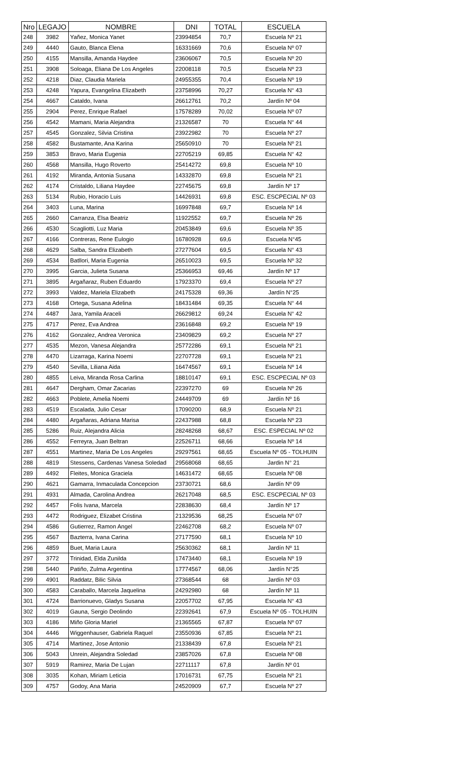| Nro | LEGAJO | NOMBRE | DNI | TOTAL | ESCUELA |
| --- | --- | --- | --- | --- | --- |
| 248 | 3982 | Yañez, Monica Yanet | 23994854 | 70,7 | Escuela Nº 21 |
| 249 | 4440 | Gauto, Blanca Elena | 16331669 | 70,6 | Escuela Nº 07 |
| 250 | 4155 | Mansilla, Amanda Haydee | 23606067 | 70,5 | Escuela Nº 20 |
| 251 | 3908 | Soloaga, Eliana De Los Angeles | 22008118 | 70,5 | Escuela Nº 23 |
| 252 | 4218 | Diaz, Claudia Mariela | 24955355 | 70,4 | Escuela Nº 19 |
| 253 | 4248 | Yapura, Evangelina Elizabeth | 23758996 | 70,27 | Escuela N° 43 |
| 254 | 4667 | Cataldo, Ivana | 26612761 | 70,2 | Jardín Nº 04 |
| 255 | 2904 | Perez, Enrique Rafael | 17578289 | 70,02 | Escuela Nº 07 |
| 256 | 4542 | Mamani, Maria Alejandra | 21326587 | 70 | Escuela N° 44 |
| 257 | 4545 | Gonzalez, Silvia Cristina | 23922982 | 70 | Escuela Nº 27 |
| 258 | 4582 | Bustamante, Ana Karina | 25650910 | 70 | Escuela Nº 21 |
| 259 | 3853 | Bravo, Maria Eugenia | 22705219 | 69,85 | Escuela N° 42 |
| 260 | 4568 | Mansilla, Hugo Roverto | 25414272 | 69,8 | Escuela Nº 10 |
| 261 | 4192 | Miranda, Antonia Susana | 14332870 | 69,8 | Escuela Nº 21 |
| 262 | 4174 | Cristaldo, Liliana Haydee | 22745675 | 69,8 | Jardín Nº 17 |
| 263 | 5134 | Rubio, Horacio Luis | 14426931 | 69,8 | ESC. ESCPECIAL Nº 03 |
| 264 | 3403 | Luna, Marina | 16997848 | 69,7 | Escuela Nº 14 |
| 265 | 2660 | Carranza, Elsa Beatriz | 11922552 | 69,7 | Escuela Nº 26 |
| 266 | 4530 | Scagliotti, Luz Maria | 20453849 | 69,6 | Escuela Nº 35 |
| 267 | 4166 | Contreras, Rene Eulogio | 16780928 | 69,6 | Escuela N°45 |
| 268 | 4629 | Salba, Sandra Elizabeth | 27277604 | 69,5 | Escuela N° 43 |
| 269 | 4534 | Batllori, Maria Eugenia | 26510023 | 69,5 | Escuela Nº 32 |
| 270 | 3995 | Garcia, Julieta Susana | 25366953 | 69,46 | Jardín Nº 17 |
| 271 | 3895 | Argañaraz, Ruben Eduardo | 17923370 | 69,4 | Escuela Nº 27 |
| 272 | 3993 | Valdez, Mariela Elizabeth | 24175328 | 69,36 | Jardín N°25 |
| 273 | 4168 | Ortega, Susana Adelina | 18431484 | 69,35 | Escuela N° 44 |
| 274 | 4487 | Jara, Yamila Araceli | 26629812 | 69,24 | Escuela N° 42 |
| 275 | 4717 | Perez, Eva Andrea | 23616848 | 69,2 | Escuela Nº 19 |
| 276 | 4162 | Gonzalez, Andrea Veronica | 23409829 | 69,2 | Escuela Nº 27 |
| 277 | 4535 | Mezon, Vanesa Alejandra | 25772286 | 69,1 | Escuela Nº 21 |
| 278 | 4470 | Lizarraga, Karina Noemi | 22707728 | 69,1 | Escuela Nº 21 |
| 279 | 4540 | Sevilla, Liliana Aida | 16474567 | 69,1 | Escuela Nº 14 |
| 280 | 4855 | Leiva, Miranda Rosa Carlina | 18810147 | 69,1 | ESC. ESCPECIAL Nº 03 |
| 281 | 4647 | Dergham, Omar Zacarias | 22397270 | 69 | Escuela Nº 26 |
| 282 | 4663 | Poblete, Amelia Noemi | 24449709 | 69 | Jardín Nº 16 |
| 283 | 4519 | Escalada, Julio Cesar | 17090200 | 68,9 | Escuela Nº 21 |
| 284 | 4480 | Argañaras, Adriana Marisa | 22437988 | 68,8 | Escuela Nº 23 |
| 285 | 5286 | Ruiz, Alejandra Alicia | 28248268 | 68,67 | ESC. ESPECIAL Nº 02 |
| 286 | 4552 | Ferreyra, Juan Beltran | 22526711 | 68,66 | Escuela Nº 14 |
| 287 | 4551 | Martinez, Maria De Los Angeles | 29297561 | 68,65 | Escuela Nº 05 - TOLHUIN |
| 288 | 4819 | Stessens, Cardenas Vanesa Soledad | 29568068 | 68,65 | Jardin N° 21 |
| 289 | 4492 | Fleites, Monica Graciela | 14631472 | 68,65 | Escuela Nº 08 |
| 290 | 4621 | Gamarra, Inmaculada Concepcion | 23730721 | 68,6 | Jardín Nº 09 |
| 291 | 4931 | Almada, Carolina Andrea | 26217048 | 68,5 | ESC. ESCPECIAL Nº 03 |
| 292 | 4457 | Folis Ivana, Marcela | 22838630 | 68,4 | Jardín Nº 17 |
| 293 | 4472 | Rodriguez, Elizabet Cristina | 21329536 | 68,25 | Escuela Nº 07 |
| 294 | 4586 | Gutierrez, Ramon Angel | 22462708 | 68,2 | Escuela Nº 07 |
| 295 | 4567 | Bazterra, Ivana Carina | 27177590 | 68,1 | Escuela Nº 10 |
| 296 | 4859 | Buet, Maria Laura | 25630362 | 68,1 | Jardín Nº 11 |
| 297 | 3772 | Trinidad, Elda Zunilda | 17473440 | 68,1 | Escuela Nº 19 |
| 298 | 5440 | Patiño, Zulma Argentina | 17774567 | 68,06 | Jardín N°25 |
| 299 | 4901 | Raddatz, Bilic Silvia | 27368544 | 68 | Jardín Nº 03 |
| 300 | 4583 | Caraballo, Marcela Jaquelina | 24292980 | 68 | Jardín Nº 11 |
| 301 | 4724 | Barrionuevo, Gladys Susana | 22057702 | 67,95 | Escuela N° 43 |
| 302 | 4019 | Gauna, Sergio Deolindo | 22392641 | 67,9 | Escuela Nº 05 - TOLHUIN |
| 303 | 4186 | Miño Gloria Mariel | 21365565 | 67,87 | Escuela Nº 07 |
| 304 | 4446 | Wiggenhauser, Gabriela Raquel | 23550936 | 67,85 | Escuela Nº 21 |
| 305 | 4714 | Martinez, Jose Antonio | 21338439 | 67,8 | Escuela Nº 21 |
| 306 | 5043 | Unrein, Alejandra Soledad | 23857026 | 67,8 | Escuela Nº 08 |
| 307 | 5919 | Ramirez, Maria De Lujan | 22711117 | 67,8 | Jardín Nº 01 |
| 308 | 3035 | Kohan, Miriam Leticia | 17016731 | 67,75 | Escuela Nº 21 |
| 309 | 4757 | Godoy, Ana Maria | 24520909 | 67,7 | Escuela Nº 27 |